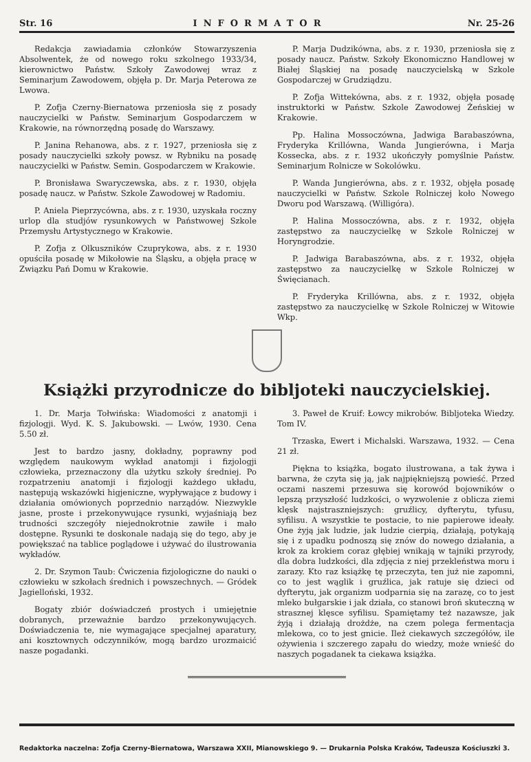Str. 16 INFORMATOR Nr. 25-26
Redakcja zawiadamia członków Stowarzyszenia Absolwentek, że od nowego roku szkolnego 1933/34, kierownictwo Państw. Szkoły Zawodowej wraz z Seminarjum Zawodowem, objęła p. Dr. Marja Peterowa ze Lwowa.
P. Zofja Czerny-Biernatowa przeniosła się z posady nauczycielki w Państw. Seminarjum Gospodarczem w Krakowie, na równorzędną posadę do Warszawy.
P. Janina Rehanowa, abs. z r. 1927, przeniosła się z posady nauczycielki szkoły powsz. w Rybniku na posadę nauczycielki w Państw. Semin. Gospodarczem w Krakowie.
P. Bronisława Swaryczewska, abs. z r. 1930, objęła posadę naucz. w Państw. Szkole Zawodowej w Radomiu.
P. Aniela Pieprzycówna, abs. z r. 1930, uzyskała roczny urlop dla studjów rysunkowych w Państwowej Szkole Przemysłu Artystycznego w Krakowie.
P. Zofja z Olkuszników Czuprykowa, abs. z r. 1930 opuściła posadę w Mikołowie na Śląsku, a objęła pracę w Związku Pań Domu w Krakowie.
P. Marja Dudzikówna, abs. z r. 1930, przeniosła się z posady naucz. Państw. Szkoły Ekonomiczno Handlowej w Białej Śląskiej na posadę nauczycielską w Szkole Gospodarczej w Grudziądzu.
P. Zofja Wittekówna, abs. z r. 1932, objęła posadę instruktorki w Państw. Szkole Zawodowej Żeńskiej w Krakowie.
Pp. Halina Mossoczówna, Jadwiga Barabaszówna, Fryderyka Krillówna, Wanda Jungierówna, i Marja Kossecka, abs. z r. 1932 ukończyły pomyślnie Państw. Seminarjum Rolnicze w Sokolówku.
P. Wanda Jungierówna, abs. z r. 1932, objęła posadę nauczycielki w Państw. Szkole Rolniczej koło Nowego Dworu pod Warszawą. (Willigóra).
P. Halina Mossoczówna, abs. z r. 1932, objęła zastępstwo za nauczycielkę w Szkole Rolniczej w Horyngrodzie.
P. Jadwiga Barabaszówna, abs. z r. 1932, objęła zastępstwo za nauczycielkę w Szkole Rolniczej w Święcianach.
P. Fryderyka Krillówna, abs. z r. 1932, objęła zastępstwo za nauczycielkę w Szkole Rolniczej w Witowie Wkp.
Książki przyrodnicze do bibljoteki nauczycielskiej.
1. Dr. Marja Tołwińska: Wiadomości z anatomji i fizjologji. Wyd. K. S. Jakubowski. — Lwów, 1930. Cena 5.50 zł.
Jest to bardzo jasny, dokładny, poprawny pod względem naukowym wykład anatomji i fizjologji człowieka, przeznaczony dla użytku szkoły średniej. Po rozpatrzeniu anatomji i fizjologji każdego układu, następują wskazówki higjeniczne, wypływające z budowy i działania omówionych poprzednio narządów. Niezwykle jasne, proste i przekonywujące rysunki, wyjaśniają bez trudności szczegóły niejednokrotnie zawiłe i mało dostępne. Rysunki te doskonale nadają się do tego, aby je powiększać na tablice poglądowe i używać do ilustrowania wykładów.
2. Dr. Szymon Taub: Ćwiczenia fizjologiczne do nauki o człowieku w szkołach średnich i powszechnych. — Gródek Jagielloński, 1932.
Bogaty zbiór doświadczeń prostych i umiejętnie dobranych, przeważnie bardzo przekonywujących. Doświadczenia te, nie wymagające specjalnej aparatury, ani kosztownych odczynników, mogą bardzo urozmaicić nasze pogadanki.
3. Paweł de Kruif: Łowcy mikrobów. Bibljoteka Wiedzy. Tom IV.
Trzaska, Ewert i Michalski. Warszawa, 1932. — Cena 21 zł.
Piękna to książka, bogato ilustrowana, a tak żywa i barwna, że czyta się ją, jak najpiękniejszą powieść. Przed oczami naszemi przesuwa się korowód bojowników o lepszą przyszłość ludzkości, o wyzwolenie z oblicza ziemi klęsk najstraszniejszych: gruźlicy, dyfterytu, tyfusu, syfilisu. A wszystkie te postacie, to nie papierowe ideały. One żyją jak ludzie, jak ludzie cierpią, działają, potykają się i z upadku podnoszą się znów do nowego działania, a krok za krokiem coraz głębiej wnikają w tajniki przyrody, dla dobra ludzkości, dla zdjęcia z niej przekleństwa moru i zarazy. Kto raz książkę tę przeczyta, ten już nie zapomni, co to jest wąglik i gruźlica, jak ratuje się dzieci od dyfterytu, jak organizm uodparnia się na zarazę, co to jest mleko bułgarskie i jak działa, co stanowi broń skuteczną w strasznej klęsce syfilisu. Spamiętamy też nazawsze, jak żyją i działają drożdże, na czem polega fermentacja mlekowa, co to jest gnicie. Ileż ciekawych szczegółów, ile ożywienia i szczerego zapału do wiedzy, może wnieść do naszych pogadanek ta ciekawa książka.
Redaktorka naczelna: Zofja Czerny-Biernatowa, Warszawa XXII, Mianowskiego 9. — Drukarnia Polska Kraków, Tadeusza Kościuszki 3.